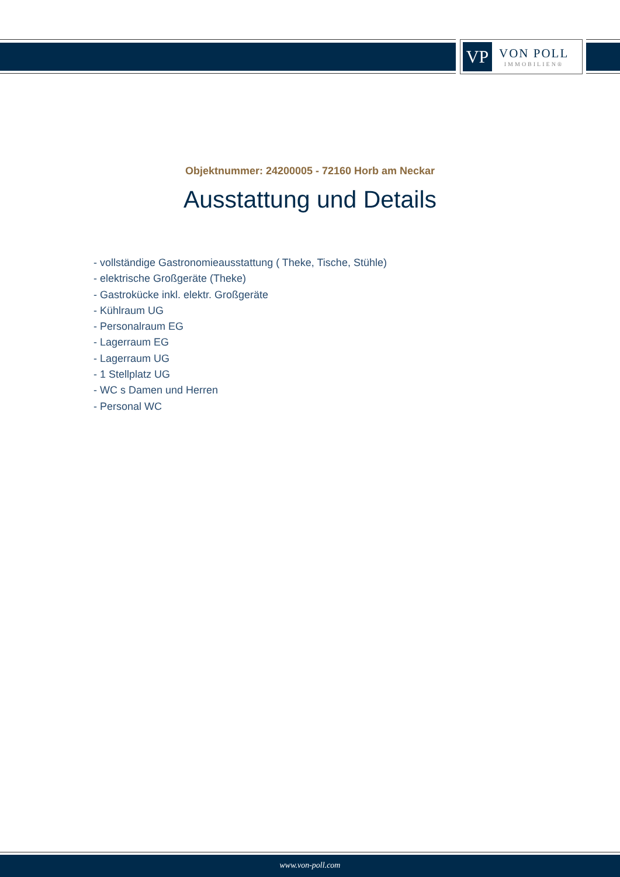VP
VON POLL
IMMOBILIEN®
Objektnummer: 24200005 - 72160 Horb am Neckar
Ausstattung und Details
- vollständige Gastronomieausstattung ( Theke, Tische, Stühle)
- elektrische Großgeräte (Theke)
- Gastrokücke inkl. elektr. Großgeräte
- Kühlraum UG
- Personalraum EG
- Lagerraum EG
- Lagerraum UG
- 1 Stellplatz UG
- WC s Damen und Herren
- Personal WC
www.von-poll.com